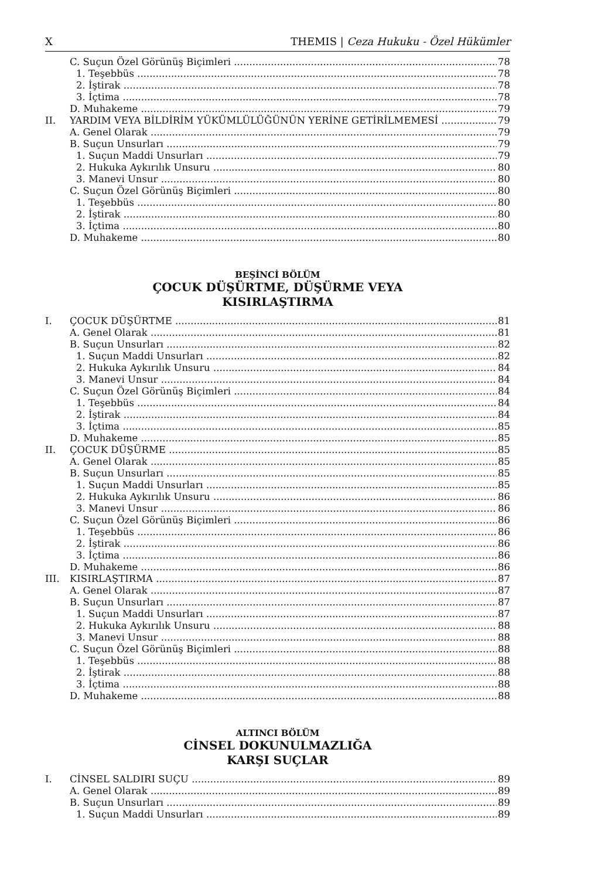X THEMIS | Ceza Hukuku - Özel Hükümler
C. Suçun Özel Görünüş Biçimleri 78
1. Teşebbüs 78
2. İştirak 78
3. İçtima 78
D. Muhakeme 79
II. YARDIM VEYA BİLDİRİM YÜKÜMLÜLÜĞÜNÜN YERİNE GETİRİLMEMESİ 79
A. Genel Olarak 79
B. Suçun Unsurları 79
1. Suçun Maddi Unsurları 79
2. Hukuka Aykırılık Unsuru 80
3. Manevi Unsur 80
C. Suçun Özel Görünüş Biçimleri 80
1. Teşebbüs 80
2. İştirak 80
3. İçtima 80
D. Muhakeme 80
BEŞİNCİ BÖLÜM
ÇOCUK DÜŞÜRTME, DÜŞÜRME VEYA
KISIRLAŞTIRMA
I. ÇOCUK DÜŞÜRTME 81
A. Genel Olarak 81
B. Suçun Unsurları 82
1. Suçun Maddi Unsurları 82
2. Hukuka Aykırılık Unsuru 84
3. Manevi Unsur 84
C. Suçun Özel Görünüş Biçimleri 84
1. Teşebbüs 84
2. İştirak 84
3. İçtima 85
D. Muhakeme 85
II. ÇOCUK DÜŞÜRME 85
A. Genel Olarak 85
B. Suçun Unsurları 85
1. Suçun Maddi Unsurları 85
2. Hukuka Aykırılık Unsuru 86
3. Manevi Unsur 86
C. Suçun Özel Görünüş Biçimleri 86
1. Teşebbüs 86
2. İştirak 86
3. İçtima 86
D. Muhakeme 86
III. KISIRLAŞTIRMA 87
A. Genel Olarak 87
B. Suçun Unsurları 87
1. Suçun Maddi Unsurları 87
2. Hukuka Aykırılık Unsuru 88
3. Manevi Unsur 88
C. Suçun Özel Görünüş Biçimleri 88
1. Teşebbüs 88
2. İştirak 88
3. İçtima 88
D. Muhakeme 88
ALTINCI BÖLÜM
CİNSEL DOKUNULMAZLIĞA
KARŞI SUÇLAR
I. CİNSEL SALDIRI SUÇU 89
A. Genel Olarak 89
B. Suçun Unsurları 89
1. Suçun Maddi Unsurları 89